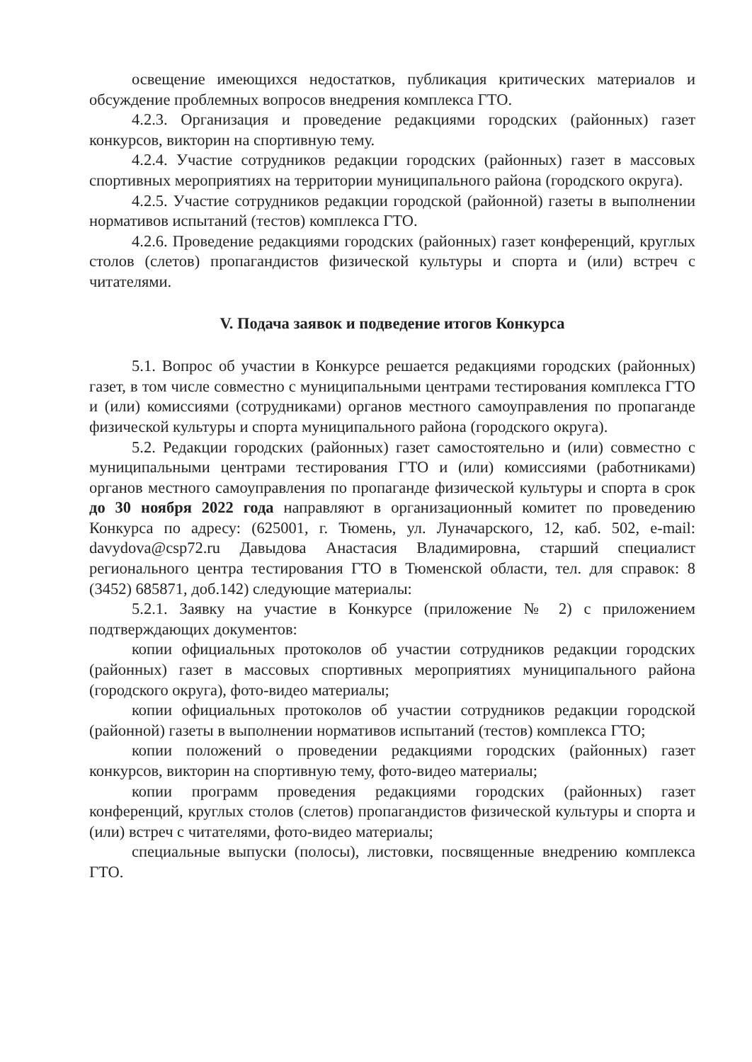освещение имеющихся недостатков, публикация критических материалов и обсуждение проблемных вопросов внедрения комплекса ГТО.
4.2.3. Организация и проведение редакциями городских (районных) газет конкурсов, викторин на спортивную тему.
4.2.4. Участие сотрудников редакции городских (районных) газет в массовых спортивных мероприятиях на территории муниципального района (городского округа).
4.2.5. Участие сотрудников редакции городской (районной) газеты в выполнении нормативов испытаний (тестов) комплекса ГТО.
4.2.6. Проведение редакциями городских (районных) газет конференций, круглых столов (слетов) пропагандистов физической культуры и спорта и (или) встреч с читателями.
V. Подача заявок и подведение итогов Конкурса
5.1. Вопрос об участии в Конкурсе решается редакциями городских (районных) газет, в том числе совместно с муниципальными центрами тестирования комплекса ГТО и (или) комиссиями (сотрудниками) органов местного самоуправления по пропаганде физической культуры и спорта муниципального района (городского округа).
5.2. Редакции городских (районных) газет самостоятельно и (или) совместно с муниципальными центрами тестирования ГТО и (или) комиссиями (работниками) органов местного самоуправления по пропаганде физической культуры и спорта в срок до 30 ноября 2022 года направляют в организационный комитет по проведению Конкурса по адресу: (625001, г. Тюмень, ул. Луначарского, 12, каб. 502, e-mail: davydova@csp72.ru Давыдова Анастасия Владимировна, старший специалист регионального центра тестирования ГТО в Тюменской области, тел. для справок: 8 (3452) 685871, доб.142) следующие материалы:
5.2.1. Заявку на участие в Конкурсе (приложение № 2) с приложением подтверждающих документов:
копии официальных протоколов об участии сотрудников редакции городских (районных) газет в массовых спортивных мероприятиях муниципального района (городского округа), фото-видео материалы;
копии официальных протоколов об участии сотрудников редакции городской (районной) газеты в выполнении нормативов испытаний (тестов) комплекса ГТО;
копии положений о проведении редакциями городских (районных) газет конкурсов, викторин на спортивную тему, фото-видео материалы;
копии программ проведения редакциями городских (районных) газет конференций, круглых столов (слетов) пропагандистов физической культуры и спорта и (или) встреч с читателями, фото-видео материалы;
специальные выпуски (полосы), листовки, посвященные внедрению комплекса ГТО.